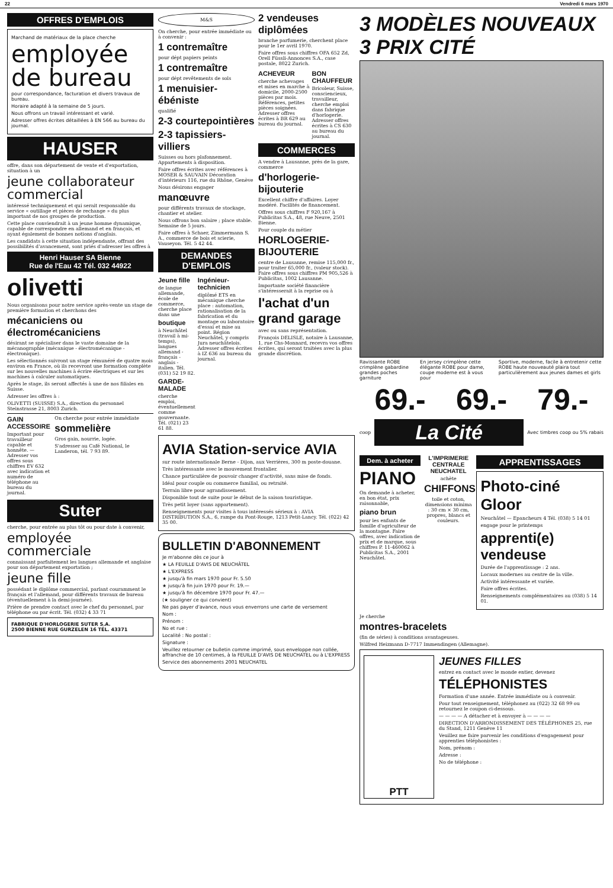22 Vendredi 6 mars 1970
OFFRES D'EMPLOIS
Marchand de matériaux de la place cherche
employée de bureau
pour correspondance, facturation et divers travaux de bureau.
Horaire adapté à la semaine de 5 jours.
Nous offrons un travail intéressant et varié.
Adresser offres écrites détaillées à EN 566 au bureau du journal.
HAUSER
offre, dans son département de vente et d'exportation, situation à un
jeune collaborateur commercial
intéressé techniquement et qui serait responsable du service « outillage et pièces de rechange » du plus important de nos groupes de production.
Cette place conviendrait à un jeune homme dynamique, capable de correspondre en allemand et en français, et ayant également de bonnes notions d'anglais.
Les candidats à cette situation indépendante, offrant des possibilités d'avancement, sont priés d'adresser les offres à
Henri Hauser SA Bienne
Rue de l'Eau 42 Tél. 032 44922
olivetti
Nous organisons pour notre service après-vente un stage de première formation et cherchons des
mécaniciens ou électromécaniciens
désirant se spécialiser dans le vaste domaine de la mécanographie (mécanique - électromécanique - électronique).
Les sélectionnés suivront un stage rémunéré de quatre mois environ en France, où ils recevront une formation complète sur les nouvelles machines à écrire électriques et sur les machines à calculer automatiques.
Après le stage, ils seront affectés à une de nos filiales en Suisse.
Adresser les offres à :
OLIVETTI (SUISSE) S.A., direction du personnel Steinstrasse 21, 8003 Zurich.
GAIN ACCESSOIRE
Important pour travailleur capable et honnête. — Adresser vos offres sous chiffres EV 632 avec indication et numéro de téléphone au bureau du journal.
On cherche pour entrée immédiate
sommelière
Gros gain, nourrie, logée.
S'adresser au Café National, le Landeron, tél. 7 93 89.
Suter
cherche, pour entrée au plus tôt ou pour date à convenir,
employée commerciale
connaissant parfaitement les langues allemande et anglaise pour son département exportation ;
jeune fille
possédant le diplôme commercial, parlant couramment le français et l'allemand, pour différents travaux de bureau (éventuellement à la demi-journée).
Prière de prendre contact avec le chef du personnel, par téléphone ou par écrit. Tél. (032) 4 33 71
FABRIQUE D'HORLOGERIE SUTER S.A.
2500 BIENNE RUE GURZELEN 16 TÉL. 43371
M&S
On cherche, pour entrée immédiate ou à convenir :
1 contremaître
pour dépt papiers peints
1 contremaître
pour dépt revêtements de sols
1 menuisier-ébéniste
qualifié
2-3 courtepointières
2-3 tapissiers-villiers
Suisses ou hors plafonnement. Appartements à disposition.
Faire offres écrites avec références à MOSER & SAUVAIN Décoration d'intérieurs 116, rue du Rhône, Genève
Nous désirons engager
manœuvre
pour différents travaux de stockage, chantier et atelier.
Nous offrons bon salaire ; place stable. Semaine de 5 jours.
Faire offres à Schaer, Zimmermann S. A., commerce de bois et scierie, Vauseyon. Tél. 5 42 44.
DEMANDES D'EMPLOIS
Jeune fille
de langue allemande, école de commerce, cherche place dans une
boutique
à Neuchâtel (travail à mi-temps), langues allemand - français - anglais - italien. Tél. (031) 52 19 82.
GARDE-MALADE
cherche emploi, éventuellement comme gouvernante. Tél. (021) 23 61 88.
Ingénieur-technicien
diplômé ETS en mécanique cherche place : automation, rationalisation de la fabrication et du montage ou laboratoire d'essai et mise au point. Région Neuchâtel, y compris Jura neuchâtelois. Adresser offres écrites à IZ 636 au bureau du journal.
2 vendeuses diplômées
branche parfumerie, cherchent place pour le 1er avril 1970.
Faire offres sous chiffres OFA 652 Zd, Orell Füssli-Annonces S.A., case postale, 8022 Zurich.
ACHEVEUR
cherche achevages et mises en marche à domicile, 2000-2500 pièces par mois. Références, petites pièces soignées. Adresser offres écrites à BR 629 au bureau du journal.
BON CHAUFFEUR
Bricoleur, Suisse, consciencieux, travailleur, cherche emploi dans fabrique d'horlogerie. Adresser offres écrites à CS 630 au bureau du journal.
COMMERCES
A vendre à Lausanne, près de la gare, commerce
d'horlogerie-bijouterie
Excellent chiffre d'affaires. Loyer modéré. Facilités de financement.
Offres sous chiffres F 920,167 à Publicitas S.A., 48, rue Neuve, 2501 Bienne.
Pour couple du métier
HORLOGERIE-BIJOUTERIE
centre de Lausanne, remise 115,000 fr., pour traiter 65,000 fr., (valeur stock). Faire offres sous chiffres PM 905,526 à Publicitas, 1002 Lausanne.
Importante société financière s'intéresserait à la reprise ou à
l'achat d'un grand garage
avec ou sans représentation.
François DELISLE, notaire à Lausanne, 1, rue Chs-Monnard, recevra vos offres écrites, qui seront traitées avec la plus grande discrétion.
AVIA Station-service AVIA
sur route internationale Berne - Dijon, aux Verrières, 300 m poste-douane.
Très intéressante avec le mouvement frontalier.
Chance particulière de pouvoir changer d'activité, sans mise de fonds.
Idéal pour couple ou commerce familial, ou retraité.
Terrain libre pour agrandissement.
Disponible tout de suite pour le début de la saison touristique.
Très petit loyer (sans appartement).
Renseignements pour visites à tous intéressés sérieux à : AVIA DISTRIBUTION S.A., 6, rampe du Pont-Rouge, 1213 Petit-Lancy. Tél. (022) 42 35 00.
BULLETIN D'ABONNEMENT
Je m'abonne dès ce jour à
★ LA FEUILLE D'AVIS DE NEUCHÂTEL
★ L'EXPRESS
★ jusqu'à fin mars 1970 pour Fr. 5.50
★ jusqu'à fin juin 1970 pour Fr. 19.—
★ jusqu'à fin décembre 1970 pour Fr. 47.—
(★ souligner ce qui convient)
Ne pas payer d'avance, nous vous enverrons une carte de versement
Nom :
Prénom :
No et rue :
Localité : No postal :
Signature :
Veuillez retourner ce bulletin comme imprimé, sous enveloppe non collée, affranchie de 10 centimes, à la FEUILLE D'AVIS DE NEUCHATEL ou à L'EXPRESS
Service des abonnements 2001 NEUCHATEL
3 MODÈLES NOUVEAUX 3 PRIX CITÉ
Ravissante ROBE crimplène gabardine grandes poches garniture
En jersey crimplène cette élégante ROBE pour dame, coupe moderne est à vous pour
Sportive, moderne, facile à entretenir cette ROBE haute nouveauté plaira tout particulièrement aux jeunes dames et girls
69.- 69.- 79.-
coop
La Cité
Avec timbres coop ou 5% rabais
Dem. à acheter
PIANO
On demande à acheter, en bon état, prix raisonnable,
piano brun
pour les enfants de famille d'agriculteur de la montagne. Faire offres, avec indication de prix et de marque, sous chiffres P. 11-460062 à Publicitas S.A., 2001 Neuchâtel.
L'IMPRIMERIE CENTRALE NEUCHATEL
achète
CHIFFONS
toile et coton, dimensions minima : 30 cm × 30 cm, propres, blancs et couleurs.
APPRENTISSAGES
Photo-ciné Gloor
Neuchâtel — Epancheurs 4 Tél. (038) 5 14 01
engage pour le printemps
apprenti(e) vendeuse
Durée de l'apprentissage : 2 ans.
Locaux modernes au centre de la ville.
Activité intéressante et variée.
Faire offres écrites.
Renseignements complémentaires au (038) 5 14 01.
Je cherche
montres-bracelets
(fin de séries) à conditions avantageuses.
Wilfred Heizmann D-7717 Immendingen (Allemagne).
PTT
JEUNES FILLES
entrez en contact avec le monde entier, devenez
TÉLÉPHONISTES
Formation d'une année. Entrée immédiate ou à convenir.
Pour tout renseignement, téléphonez au (022) 32 68 99 ou retournez le coupon ci-dessous.
— — — — A détacher et à envoyer à — — — —
DIRECTION D'ARRONDISSEMENT DES TÉLÉPHONES 25, rue du Stand, 1211 Genève 11
Veuillez me faire parvenir les conditions d'engagement pour apprenties téléphonistes :
Nom, prénom :
Adresse :
No de téléphone :